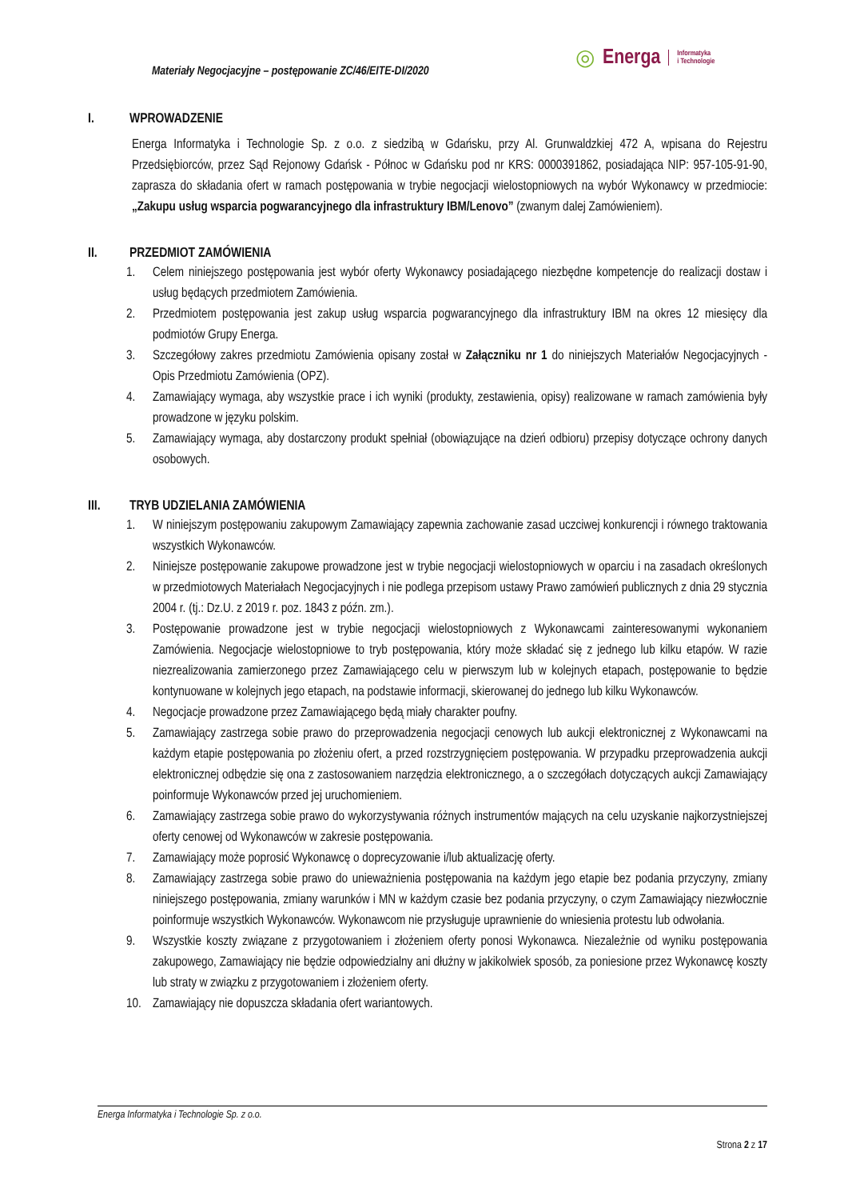Materiały Negocjacyjne – postępowanie ZC/46/EITE-DI/2020
◎ Energa Informatyka
i Technologie
I. WPROWADZENIE
Energa Informatyka i Technologie Sp. z o.o. z siedzibą w Gdańsku, przy Al. Grunwaldzkiej 472 A, wpisana do Rejestru Przedsiębiorców, przez Sąd Rejonowy Gdańsk - Północ w Gdańsku pod nr KRS: 0000391862, posiadająca NIP: 957-105-91-90, zaprasza do składania ofert w ramach postępowania w trybie negocjacji wielostopniowych na wybór Wykonawcy w przedmiocie: „Zakupu usług wsparcia pogwarancyjnego dla infrastruktury IBM/Lenovo” (zwanym dalej Zamówieniem).
II. PRZEDMIOT ZAMÓWIENIA
1. Celem niniejszego postępowania jest wybór oferty Wykonawcy posiadającego niezbędne kompetencje do realizacji dostaw i usług będących przedmiotem Zamówienia.
2. Przedmiotem postępowania jest zakup usług wsparcia pogwarancyjnego dla infrastruktury IBM na okres 12 miesięcy dla podmiotów Grupy Energa.
3. Szczegółowy zakres przedmiotu Zamówienia opisany został w Załączniku nr 1 do niniejszych Materiałów Negocjacyjnych - Opis Przedmiotu Zamówienia (OPZ).
4. Zamawiający wymaga, aby wszystkie prace i ich wyniki (produkty, zestawienia, opisy) realizowane w ramach zamówienia były prowadzone w języku polskim.
5. Zamawiający wymaga, aby dostarczony produkt spełniał (obowiązujące na dzień odbioru) przepisy dotyczące ochrony danych osobowych.
III. TRYB UDZIELANIA ZAMÓWIENIA
1. W niniejszym postępowaniu zakupowym Zamawiający zapewnia zachowanie zasad uczciwej konkurencji i równego traktowania wszystkich Wykonawców.
2. Niniejsze postępowanie zakupowe prowadzone jest w trybie negocjacji wielostopniowych w oparciu i na zasadach określonych w przedmiotowych Materiałach Negocjacyjnych i nie podlega przepisom ustawy Prawo zamówień publicznych z dnia 29 stycznia 2004 r. (tj.: Dz.U. z 2019 r. poz. 1843 z późn. zm.).
3. Postępowanie prowadzone jest w trybie negocjacji wielostopniowych z Wykonawcami zainteresowanymi wykonaniem Zamówienia. Negocjacje wielostopniowe to tryb postępowania, który może składać się z jednego lub kilku etapów. W razie niezrealizowania zamierzonego przez Zamawiającego celu w pierwszym lub w kolejnych etapach, postępowanie to będzie kontynuowane w kolejnych jego etapach, na podstawie informacji, skierowanej do jednego lub kilku Wykonawców.
4. Negocjacje prowadzone przez Zamawiającego będą miały charakter poufny.
5. Zamawiający zastrzega sobie prawo do przeprowadzenia negocjacji cenowych lub aukcji elektronicznej z Wykonawcami na każdym etapie postępowania po złożeniu ofert, a przed rozstrzygnięciem postępowania. W przypadku przeprowadzenia aukcji elektronicznej odbędzie się ona z zastosowaniem narzędzia elektronicznego, a o szczegółach dotyczących aukcji Zamawiający poinformuje Wykonawców przed jej uruchomieniem.
6. Zamawiający zastrzega sobie prawo do wykorzystywania różnych instrumentów mających na celu uzyskanie najkorzystniejszej oferty cenowej od Wykonawców w zakresie postępowania.
7. Zamawiający może poprosić Wykonawcę o doprecyzowanie i/lub aktualizację oferty.
8. Zamawiający zastrzega sobie prawo do unieważnienia postępowania na każdym jego etapie bez podania przyczyny, zmiany niniejszego postępowania, zmiany warunków i MN w każdym czasie bez podania przyczyny, o czym Zamawiający niezwłocznie poinformuje wszystkich Wykonawców. Wykonawcom nie przysługuje uprawnienie do wniesienia protestu lub odwołania.
9. Wszystkie koszty związane z przygotowaniem i złożeniem oferty ponosi Wykonawca. Niezależnie od wyniku postępowania zakupowego, Zamawiający nie będzie odpowiedzialny ani dłużny w jakikolwiek sposób, za poniesione przez Wykonawcę koszty lub straty w związku z przygotowaniem i złożeniem oferty.
10. Zamawiający nie dopuszcza składania ofert wariantowych.
Energa Informatyka i Technologie Sp. z o.o.
Strona 2 z 17